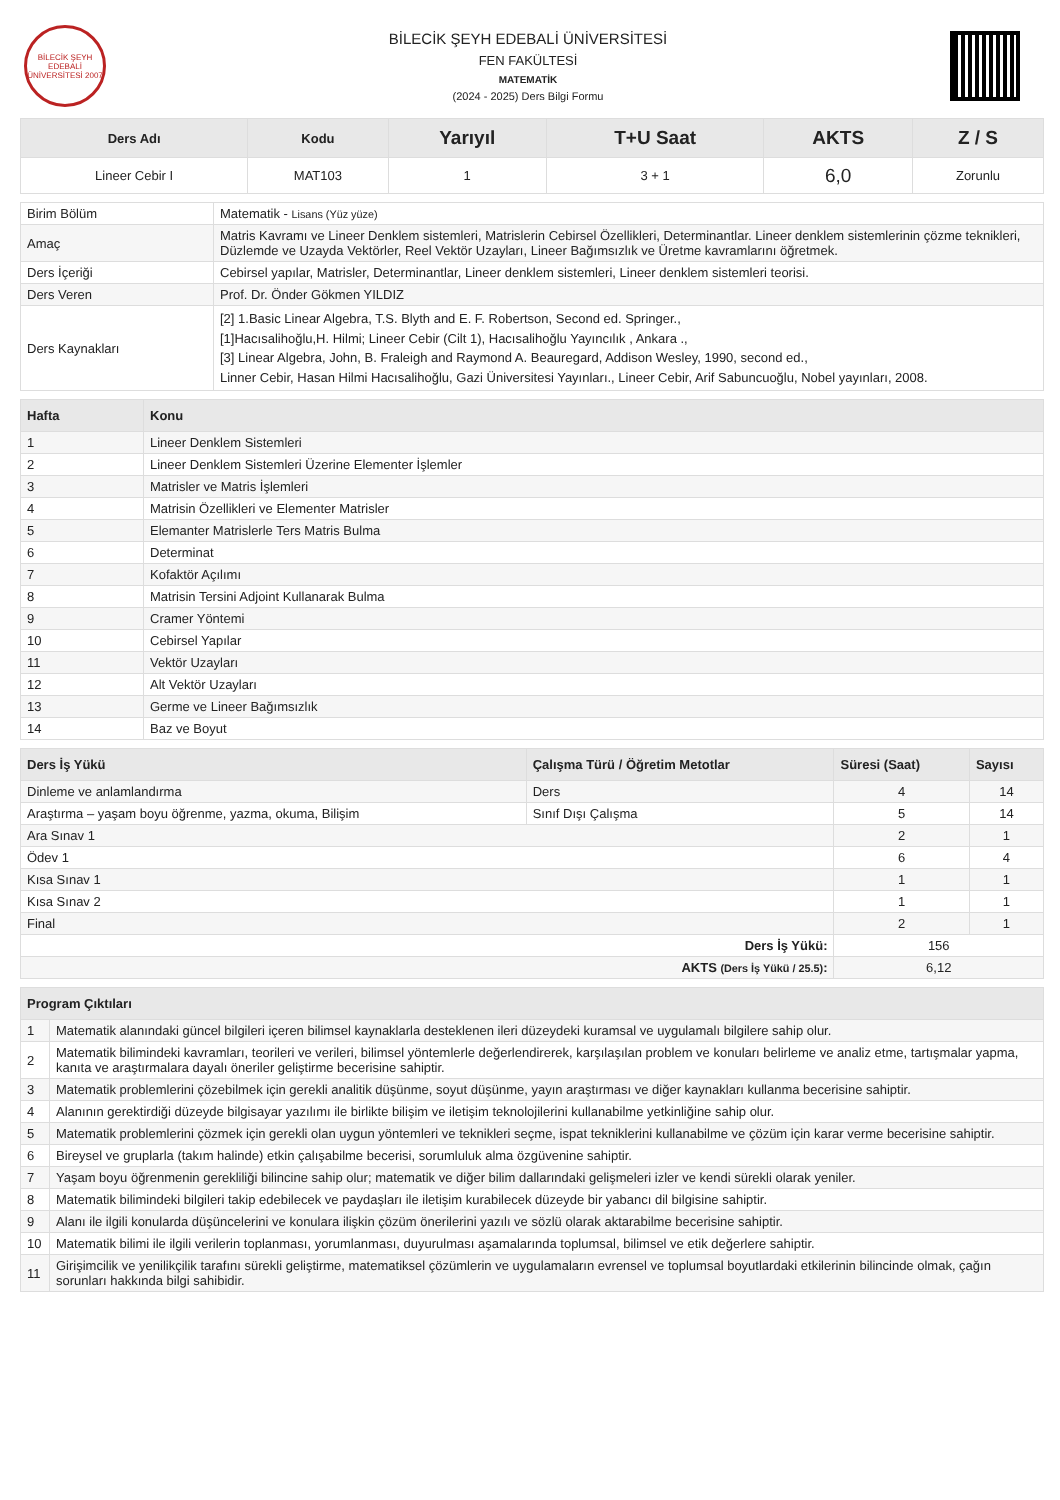BİLECİK ŞEYH EDEBALİ ÜNİVERSİTESİ 2007
BİLECİK ŞEYH EDEBALİ ÜNİVERSİTESİ
FEN FAKÜLTESİ
MATEMATİK
(2024 - 2025) Ders Bilgi Formu
| Ders Adı | Kodu | Yarıyıl | T+U Saat | AKTS | Z / S |
| --- | --- | --- | --- | --- | --- |
| Lineer Cebir I | MAT103 | 1 | 3 + 1 | 6,0 | Zorunlu |
| Birim Bölüm | Matematik - Lisans (Yüz yüze) |
| Amaç | Matris Kavramı ve Lineer Denklem sistemleri, Matrislerin Cebirsel Özellikleri, Determinantlar. Lineer denklem sistemlerinin çözme teknikleri, Düzlemde ve Uzayda Vektörler, Reel Vektör Uzayları, Lineer Bağımsızlık ve Üretme kavramlarını öğretmek. |
| Ders İçeriği | Cebirsel yapılar, Matrisler, Determinantlar, Lineer denklem sistemleri, Lineer denklem sistemleri teorisi. |
| Ders Veren | Prof. Dr. Önder Gökmen YILDIZ |
| Ders Kaynakları | [2] 1.Basic Linear Algebra, T.S. Blyth and E. F. Robertson, Second ed. Springer., [1]Hacısalihoğlu,H. Hilmi; Lineer Cebir (Cilt 1), Hacısalihoğlu Yayıncılık , Ankara ., [3] Linear Algebra, John, B. Fraleigh and Raymond A. Beauregard, Addison Wesley, 1990, second ed., Linner Cebir, Hasan Hilmi Hacısalihoğlu, Gazi Üniversitesi Yayınları., Lineer Cebir, Arif Sabuncuoğlu, Nobel yayınları, 2008. |
| Hafta | Konu |
| --- | --- |
| 1 | Lineer Denklem Sistemleri |
| 2 | Lineer Denklem Sistemleri Üzerine Elementer İşlemler |
| 3 | Matrisler ve Matris İşlemleri |
| 4 | Matrisin Özellikleri ve Elementer Matrisler |
| 5 | Elemanter Matrislerle Ters Matris Bulma |
| 6 | Determinat |
| 7 | Kofaktör Açılımı |
| 8 | Matrisin Tersini Adjoint Kullanarak Bulma |
| 9 | Cramer Yöntemi |
| 10 | Cebirsel Yapılar |
| 11 | Vektör Uzayları |
| 12 | Alt Vektör Uzayları |
| 13 | Germe ve Lineer Bağımsızlık |
| 14 | Baz ve Boyut |
| Ders İş Yükü | Çalışma Türü / Öğretim Metotlar | Süresi (Saat) | Sayısı |
| --- | --- | --- | --- |
| Dinleme ve anlamlandırma | Ders | 4 | 14 |
| Araştırma – yaşam boyu öğrenme, yazma, okuma, Bilişim | Sınıf Dışı Çalışma | 5 | 14 |
| Ara Sınav 1 | | 2 | 1 |
| Ödev 1 | | 6 | 4 |
| Kısa Sınav 1 | | 1 | 1 |
| Kısa Sınav 2 | | 1 | 1 |
| Final | | 2 | 1 |
| Ders İş Yükü: | | 156 | |
| AKTS (Ders İş Yükü / 25.5) : | | 6,12 | |
| Program Çıktıları | |
| --- | --- |
| 1 | Matematik alanındaki güncel bilgileri içeren bilimsel kaynaklarla desteklenen ileri düzeydeki kuramsal ve uygulamalı bilgilere sahip olur. |
| 2 | Matematik bilimindeki kavramları, teorileri ve verileri, bilimsel yöntemlerle değerlendirerek, karşılaşılan problem ve konuları belirleme ve analiz etme, tartışmalar yapma, kanıta ve araştırmalara dayalı öneriler geliştirme becerisine sahiptir. |
| 3 | Matematik problemlerini çözebilmek için gerekli analitik düşünme, soyut düşünme, yayın araştırması ve diğer kaynakları kullanma becerisine sahiptir. |
| 4 | Alanının gerektirdiği düzeyde bilgisayar yazılımı ile birlikte bilişim ve iletişim teknolojilerini kullanabilme yetkinliğine sahip olur. |
| 5 | Matematik problemlerini çözmek için gerekli olan uygun yöntemleri ve teknikleri seçme, ispat tekniklerini kullanabilme ve çözüm için karar verme becerisine sahiptir. |
| 6 | Bireysel ve gruplarla (takım halinde) etkin çalışabilme becerisi, sorumluluk alma özgüvenine sahiptir. |
| 7 | Yaşam boyu öğrenmenin gerekliliği bilincine sahip olur; matematik ve diğer bilim dallarındaki gelişmeleri izler ve kendi sürekli olarak yeniler. |
| 8 | Matematik bilimindeki bilgileri takip edebilecek ve paydaşları ile iletişim kurabilecek düzeyde bir yabancı dil bilgisine sahiptir. |
| 9 | Alanı ile ilgili konularda düşüncelerini ve konulara ilişkin çözüm önerilerini yazılı ve sözlü olarak aktarabilme becerisine sahiptir. |
| 10 | Matematik bilimi ile ilgili verilerin toplanması, yorumlanması, duyurulması aşamalarında toplumsal, bilimsel ve etik değerlere sahiptir. |
| 11 | Girişimcilik ve yenilikçilik tarafını sürekli geliştirme, matematiksel çözümlerin ve uygulamaların evrensel ve toplumsal boyutlardaki etkilerinin bilincinde olmak, çağın sorunları hakkında bilgi sahibidir. |